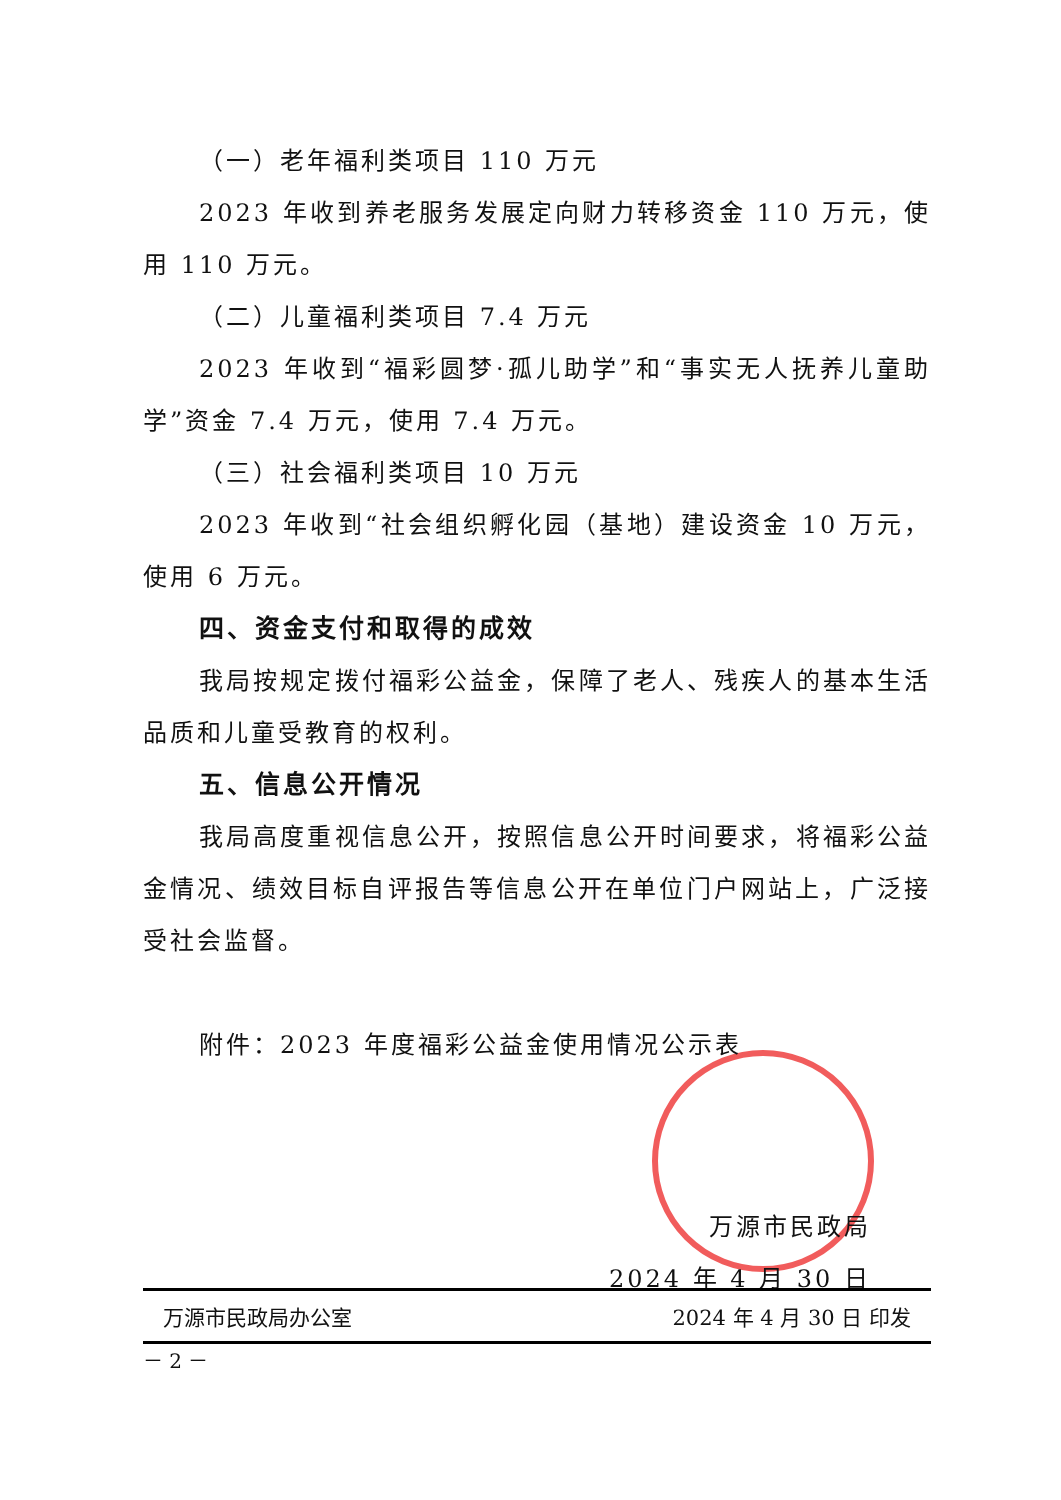（一）老年福利类项目 110 万元
2023 年收到养老服务发展定向财力转移资金 110 万元，使用 110 万元。
（二）儿童福利类项目 7.4 万元
2023 年收到“福彩圆梦·孤儿助学”和“事实无人抚养儿童助学”资金 7.4 万元，使用 7.4 万元。
（三）社会福利类项目 10 万元
2023 年收到“社会组织孵化园（基地）建设资金 10 万元，使用 6 万元。
四、资金支付和取得的成效
我局按规定拨付福彩公益金，保障了老人、残疾人的基本生活品质和儿童受教育的权利。
五、信息公开情况
我局高度重视信息公开，按照信息公开时间要求，将福彩公益金情况、绩效目标自评报告等信息公开在单位门户网站上，广泛接受社会监督。
附件：2023 年度福彩公益金使用情况公示表
万源市民政局
2024 年 4 月 30 日
万源市民政局办公室 2024 年 4 月 30 日 印发
－ 2 －